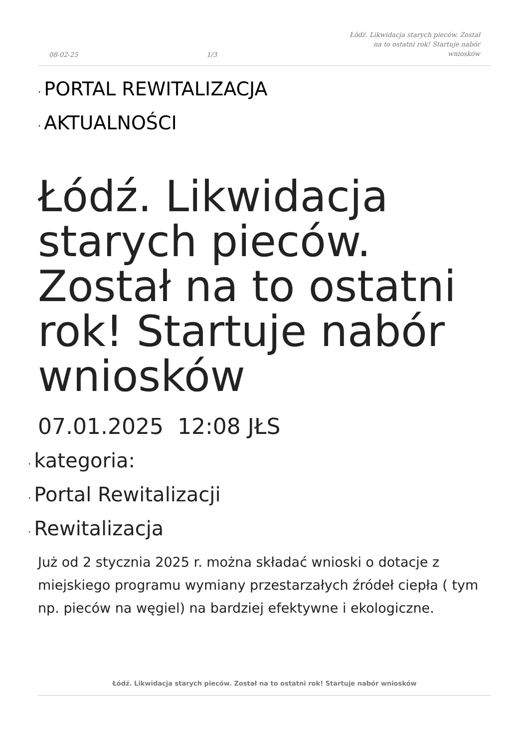08-02-25
1/3
Łódź. Likwidacja starych pieców. Został na to ostatni rok! Startuje nabór wniosków
· PORTAL REWITALIZACJA
· AKTUALNOŚCI
Łódź. Likwidacja starych pieców. Został na to ostatni rok! Startuje nabór wniosków
07.01.2025 12:08 JŁS
· kategoria:
· Portal Rewitalizacji
· Rewitalizacja
Już od 2 stycznia 2025 r. można składać wnioski o dotacje z miejskiego programu wymiany przestarzałych źródeł ciepła ( tym np. pieców na węgiel) na bardziej efektywne i ekologiczne.
Łódź. Likwidacja starych pieców. Został na to ostatni rok! Startuje nabór wniosków